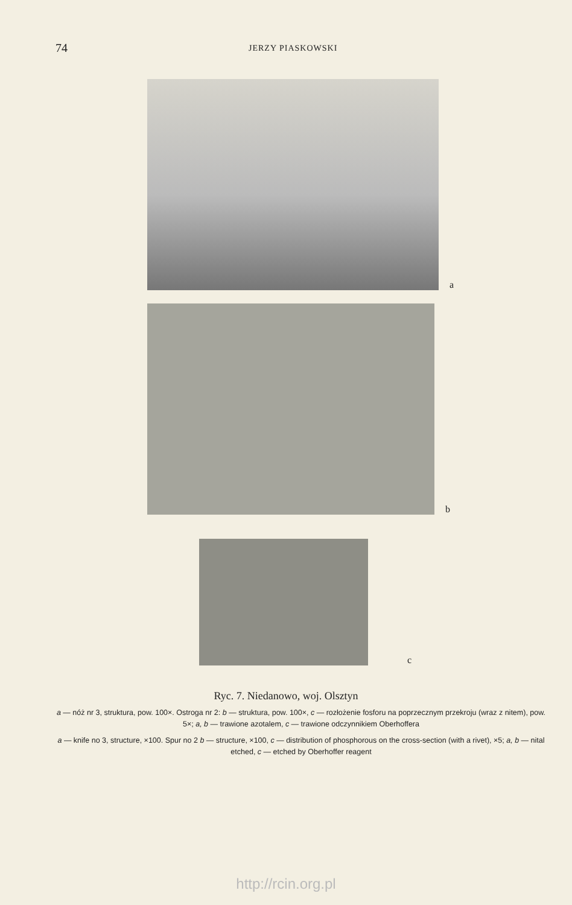74 JERZY PIASKOWSKI
a
b
c
Ryc. 7. Niedanowo, woj. Olsztyn
a — nóż nr 3, struktura, pow. 100×. Ostroga nr 2: b — struktura, pow. 100×, c — rozłożenie fosforu na poprzecznym przekroju (wraz z nitem), pow. 5×; a, b — trawione azotalem, c — trawione odczynnikiem Oberhoffera
a — knife no 3, structure, ×100. Spur no 2 b — structure, ×100, c — distribution of phosphorous on the cross-section (with a rivet), ×5; a, b — nital etched, c — etched by Oberhoffer reagent
http://rcin.org.pl